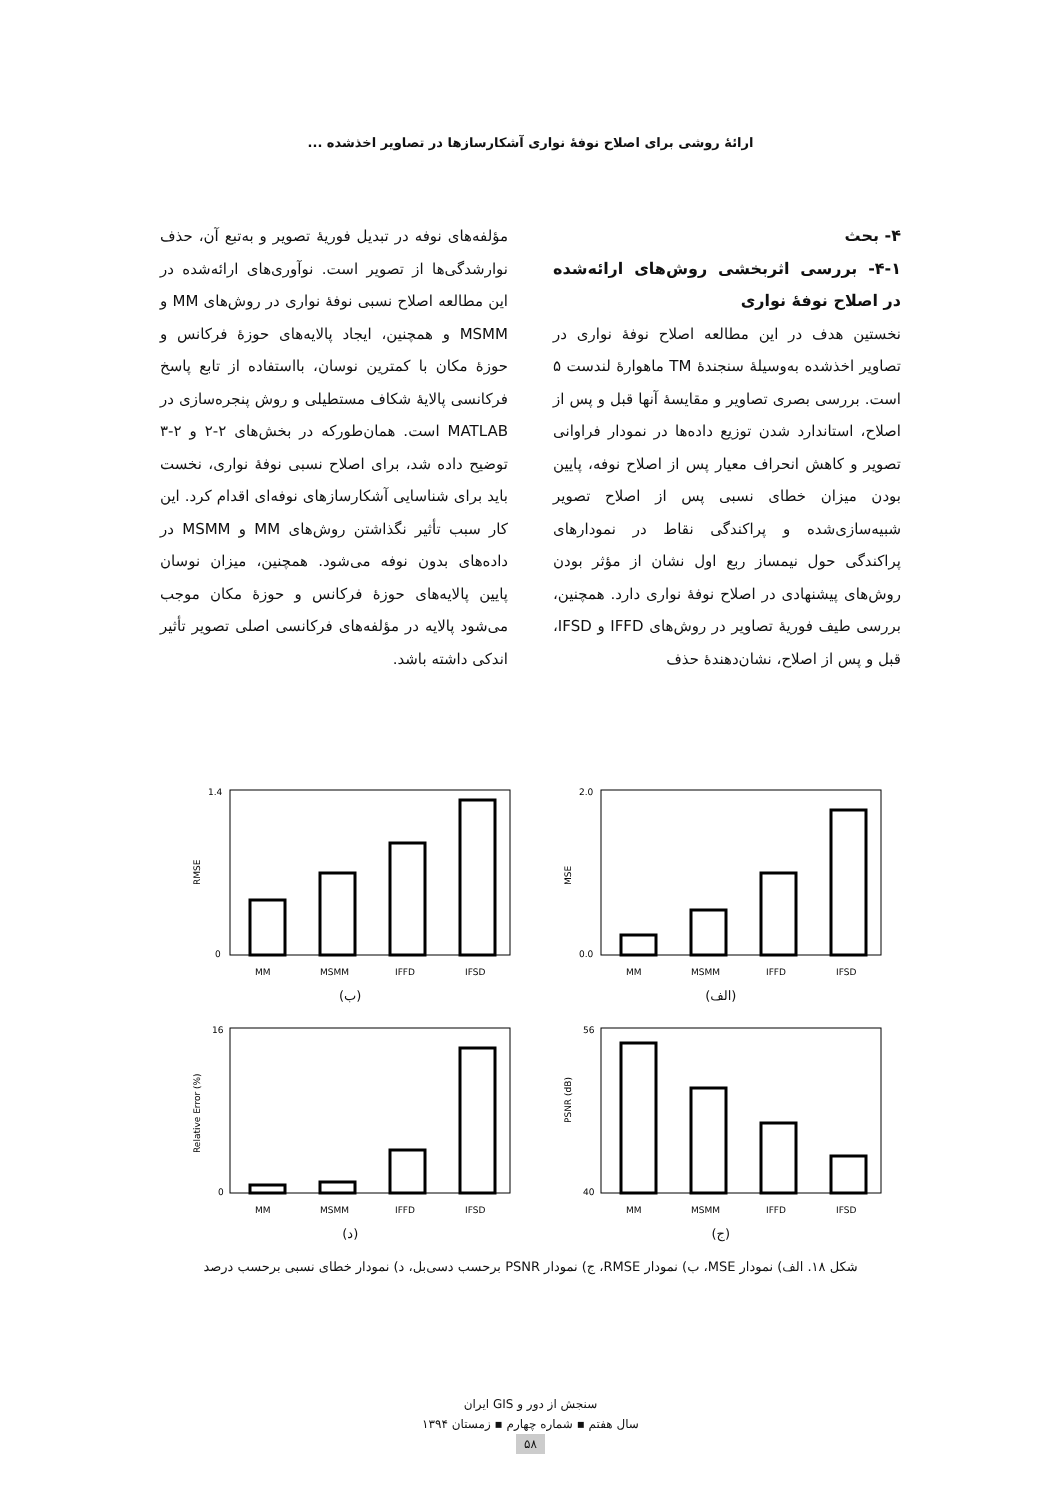ارائۀ روشی برای اصلاح نوفۀ نواری آشکارسازها در تصاویر اخذشده ...
۴- بحث
۴-۱- بررسی اثربخشی روش‌های ارائه‌شده در اصلاح نوفۀ نواری
نخستین هدف در این مطالعه اصلاح نوفۀ نواری در تصاویر اخذشده به‌وسیلۀ سنجندۀ TM ماهوارۀ لندست ۵ است. بررسی بصری تصاویر و مقایسۀ آنها قبل و پس از اصلاح، استاندارد شدن توزیع داده‌ها در نمودار فراوانی تصویر و کاهش انحراف معیار پس از اصلاح نوفه، پایین بودن میزان خطای نسبی پس از اصلاح تصویر شبیه‌سازی‌شده و پراکندگی نقاط در نمودارهای پراکندگی حول نیمساز ربع اول نشان از مؤثر بودن روش‌های پیشنهادی در اصلاح نوفۀ نواری دارد. همچنین، بررسی طیف فوریۀ تصاویر در روش‌های IFFD و IFSD، قبل و پس از اصلاح، نشان‌دهندۀ حذف
مؤلفه‌های نوفه در تبدیل فوریۀ تصویر و به‌تبع آن، حذف نوارشدگی‌ها از تصویر است. نوآوری‌های ارائه‌شده در این مطالعه اصلاح نسبی نوفۀ نواری در روش‌های MM و MSMM و همچنین، ایجاد پالایه‌های حوزۀ فرکانس و حوزۀ مکان با کمترین نوسان، بااستفاده از تابع پاسخ فرکانسی پالایۀ شکاف مستطیلی و روش پنجره‌سازی در MATLAB است. همان‌طورکه در بخش‌های ۲-۲ و ۲-۳ توضیح داده شد، برای اصلاح نسبی نوفۀ نواری، نخست باید برای شناسایی آشکارسازهای نوفه‌ای اقدام کرد. این کار سبب تأثیر نگذاشتن روش‌های MM و MSMM در داده‌های بدون نوفه می‌شود. همچنین، میزان نوسان پایین پالایه‌های حوزۀ فرکانس و حوزۀ مکان موجب می‌شود پالایه در مؤلفه‌های فرکانسی اصلی تصویر تأثیر اندکی داشته باشد.
MSE
2.0
0.0
MM
MSMM
IFFD
IFSD
(الف)
RMSE
1.4
0
MM
MSMM
IFFD
IFSD
(ب)
PSNR (dB)
56
40
MM
MSMM
IFFD
IFSD
(ج)
Relative Error (%)
16
0
MM
MSMM
IFFD
IFSD
(د)
شکل ۱۸. الف) نمودار MSE، ب) نمودار RMSE، ج) نمودار PSNR برحسب دسی‌بل، د) نمودار خطای نسبی برحسب درصد
سنجش از دور و GIS ایران
سال هفتم ▪ شماره چهارم ▪ زمستان ۱۳۹۴
۵۸